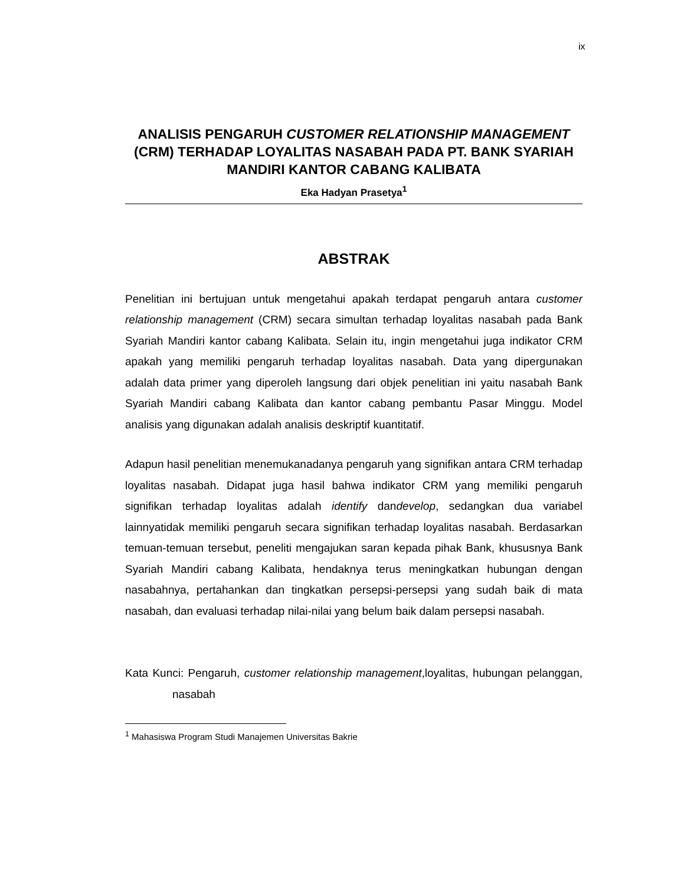ix
ANALISIS PENGARUH CUSTOMER RELATIONSHIP MANAGEMENT (CRM) TERHADAP LOYALITAS NASABAH PADA PT. BANK SYARIAH MANDIRI KANTOR CABANG KALIBATA
Eka Hadyan Prasetya<sup>1</sup>
ABSTRAK
Penelitian ini bertujuan untuk mengetahui apakah terdapat pengaruh antara customer relationship management (CRM) secara simultan terhadap loyalitas nasabah pada Bank Syariah Mandiri kantor cabang Kalibata. Selain itu, ingin mengetahui juga indikator CRM apakah yang memiliki pengaruh terhadap loyalitas nasabah. Data yang dipergunakan adalah data primer yang diperoleh langsung dari objek penelitian ini yaitu nasabah Bank Syariah Mandiri cabang Kalibata dan kantor cabang pembantu Pasar Minggu. Model analisis yang digunakan adalah analisis deskriptif kuantitatif.
Adapun hasil penelitian menemukanadanya pengaruh yang signifikan antara CRM terhadap loyalitas nasabah. Didapat juga hasil bahwa indikator CRM yang memiliki pengaruh signifikan terhadap loyalitas adalah identify dandevelop, sedangkan dua variabel lainnyatidak memiliki pengaruh secara signifikan terhadap loyalitas nasabah. Berdasarkan temuan-temuan tersebut, peneliti mengajukan saran kepada pihak Bank, khususnya Bank Syariah Mandiri cabang Kalibata, hendaknya terus meningkatkan hubungan dengan nasabahnya, pertahankan dan tingkatkan persepsi-persepsi yang sudah baik di mata nasabah, dan evaluasi terhadap nilai-nilai yang belum baik dalam persepsi nasabah.
Kata Kunci: Pengaruh, customer relationship management,loyalitas, hubungan pelanggan, nasabah
<sup>1</sup> Mahasiswa Program Studi Manajemen Universitas Bakrie